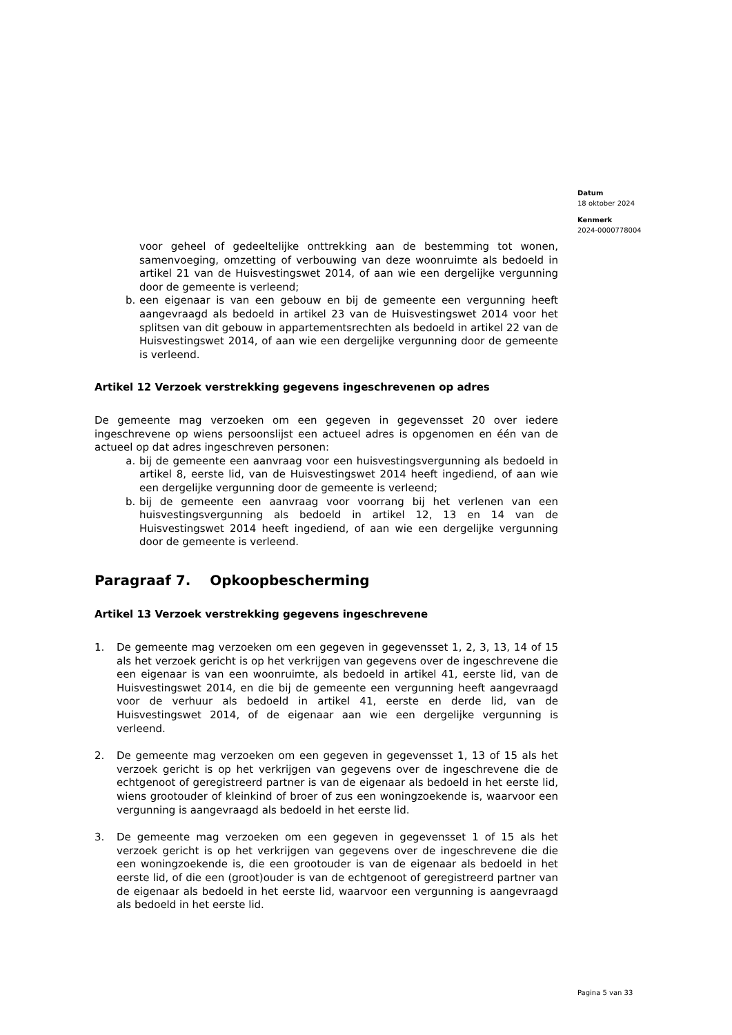Datum
18 oktober 2024
Kenmerk
2024-0000778004
voor geheel of gedeeltelijke onttrekking aan de bestemming tot wonen, samenvoeging, omzetting of verbouwing van deze woonruimte als bedoeld in artikel 21 van de Huisvestingswet 2014, of aan wie een dergelijke vergunning door de gemeente is verleend;
b. een eigenaar is van een gebouw en bij de gemeente een vergunning heeft aangevraagd als bedoeld in artikel 23 van de Huisvestingswet 2014 voor het splitsen van dit gebouw in appartementsrechten als bedoeld in artikel 22 van de Huisvestingswet 2014, of aan wie een dergelijke vergunning door de gemeente is verleend.
Artikel 12 Verzoek verstrekking gegevens ingeschrevenen op adres
De gemeente mag verzoeken om een gegeven in gegevensset 20 over iedere ingeschrevene op wiens persoonslijst een actueel adres is opgenomen en één van de actueel op dat adres ingeschreven personen:
a. bij de gemeente een aanvraag voor een huisvestingsvergunning als bedoeld in artikel 8, eerste lid, van de Huisvestingswet 2014 heeft ingediend, of aan wie een dergelijke vergunning door de gemeente is verleend;
b. bij de gemeente een aanvraag voor voorrang bij het verlenen van een huisvestingsvergunning als bedoeld in artikel 12, 13 en 14 van de Huisvestingswet 2014 heeft ingediend, of aan wie een dergelijke vergunning door de gemeente is verleend.
Paragraaf 7. Opkoopbescherming
Artikel 13 Verzoek verstrekking gegevens ingeschrevene
1. De gemeente mag verzoeken om een gegeven in gegevensset 1, 2, 3, 13, 14 of 15 als het verzoek gericht is op het verkrijgen van gegevens over de ingeschrevene die een eigenaar is van een woonruimte, als bedoeld in artikel 41, eerste lid, van de Huisvestingswet 2014, en die bij de gemeente een vergunning heeft aangevraagd voor de verhuur als bedoeld in artikel 41, eerste en derde lid, van de Huisvestingswet 2014, of de eigenaar aan wie een dergelijke vergunning is verleend.
2. De gemeente mag verzoeken om een gegeven in gegevensset 1, 13 of 15 als het verzoek gericht is op het verkrijgen van gegevens over de ingeschrevene die de echtgenoot of geregistreerd partner is van de eigenaar als bedoeld in het eerste lid, wiens grootouder of kleinkind of broer of zus een woningzoekende is, waarvoor een vergunning is aangevraagd als bedoeld in het eerste lid.
3. De gemeente mag verzoeken om een gegeven in gegevensset 1 of 15 als het verzoek gericht is op het verkrijgen van gegevens over de ingeschrevene die die een woningzoekende is, die een grootouder is van de eigenaar als bedoeld in het eerste lid, of die een (groot)ouder is van de echtgenoot of geregistreerd partner van de eigenaar als bedoeld in het eerste lid, waarvoor een vergunning is aangevraagd als bedoeld in het eerste lid.
Pagina 5 van 33